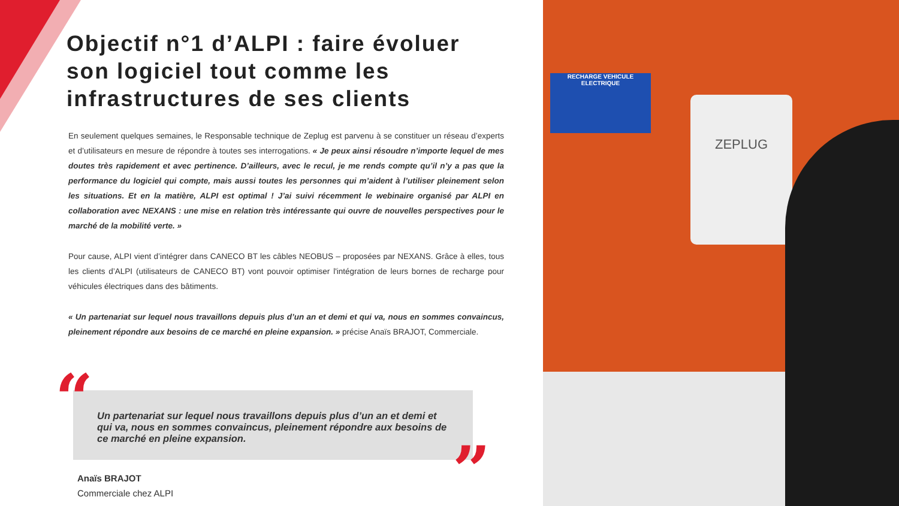Objectif n°1 d’ALPI : faire évoluer son logiciel tout comme les infrastructures de ses clients
En seulement quelques semaines, le Responsable technique de Zeplug est parvenu à se constituer un réseau d’experts et d’utilisateurs en mesure de répondre à toutes ses interrogations. « Je peux ainsi résoudre n’importe lequel de mes doutes très rapidement et avec pertinence. D’ailleurs, avec le recul, je me rends compte qu’il n’y a pas que la performance du logiciel qui compte, mais aussi toutes les personnes qui m’aident à l’utiliser pleinement selon les situations. Et en la matière, ALPI est optimal ! J’ai suivi récemment le webinaire organisé par ALPI en collaboration avec NEXANS : une mise en relation très intéressante qui ouvre de nouvelles perspectives pour le marché de la mobilité verte. »
Pour cause, ALPI vient d’intégrer dans CANECO BT les câbles NEOBUS – proposées par NEXANS. Grâce à elles, tous les clients d’ALPI (utilisateurs de CANECO BT) vont pouvoir optimiser l'intégration de leurs bornes de recharge pour véhicules électriques dans des bâtiments.
« Un partenariat sur lequel nous travaillons depuis plus d’un an et demi et qui va, nous en sommes convaincus, pleinement répondre aux besoins de ce marché en pleine expansion. » précise Anaïs BRAJOT, Commerciale.
Un partenariat sur lequel nous travaillons depuis plus d’un an et demi et qui va, nous en sommes convaincus, pleinement répondre aux besoins de ce marché en pleine expansion.
“
”
Anaïs BRAJOT
Commerciale chez ALPI
RECHARGE VEHICULE
ELECTRIQUE
ZEPLUG